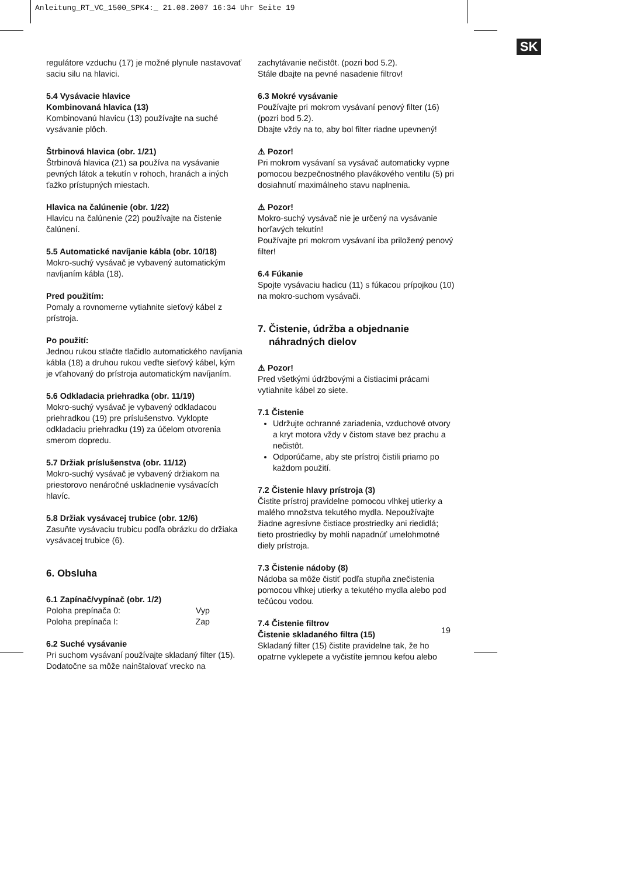Anleitung_RT_VC_1500_SPK4:_ 21.08.2007 16:34 Uhr Seite 19
SK
regulátore vzduchu (17) je možné plynule nastavovať saciu silu na hlavici.
5.4 Vysávacie hlavice
Kombinovaná hlavica (13)
Kombinovanú hlavicu (13) používajte na suché vysávanie plôch.
Štrbinová hlavica (obr. 1/21)
Štrbinová hlavica (21) sa používa na vysávanie pevných látok a tekutín v rohoch, hranách a iných ťažko prístupných miestach.
Hlavica na čalúnenie (obr. 1/22)
Hlavicu na čalúnenie (22) používajte na čistenie čalúnení.
5.5 Automatické navíjanie kábla (obr. 10/18)
Mokro-suchý vysávač je vybavený automatickým navíjaním kábla (18).
Pred použitím:
Pomaly a rovnomerne vytiahnite sieťový kábel z prístroja.
Po použití:
Jednou rukou stlačte tlačidlo automatického navíjania kábla (18) a druhou rukou veďte sieťový kábel, kým je vťahovaný do prístroja automatickým navíjaním.
5.6 Odkladacia priehradka (obr. 11/19)
Mokro-suchý vysávač je vybavený odkladacou priehradkou (19) pre príslušenstvo. Vyklopte odkladaciu priehradku (19) za účelom otvorenia smerom dopredu.
5.7 Držiak príslušenstva (obr. 11/12)
Mokro-suchý vysávač je vybavený držiakom na priestorovo nenáročné uskladnenie vysávacích hlavíc.
5.8 Držiak vysávacej trubice (obr. 12/6)
Zasuňte vysávaciu trubicu podľa obrázku do držiaka vysávacej trubice (6).
6. Obsluha
6.1 Zapínač/vypínač (obr. 1/2)
Poloha prepínača 0: Vyp
Poloha prepínača I: Zap
6.2 Suché vysávanie
Pri suchom vysávaní používajte skladaný filter (15). Dodatočne sa môže nainštalovať vrecko na
zachytávanie nečistôt. (pozri bod 5.2).
Stále dbajte na pevné nasadenie filtrov!
6.3 Mokré vysávanie
Používajte pri mokrom vysávaní penový filter (16) (pozri bod 5.2).
Dbajte vždy na to, aby bol filter riadne upevnený!
⚠ Pozor!
Pri mokrom vysávaní sa vysávač automaticky vypne pomocou bezpečnostného plavákového ventilu (5) pri dosiahnutí maximálneho stavu naplnenia.
⚠ Pozor!
Mokro-suchý vysávač nie je určený na vysávanie horľavých tekutín!
Používajte pri mokrom vysávaní iba priložený penový filter!
6.4 Fúkanie
Spojte vysávaciu hadicu (11) s fúkacou prípojkou (10) na mokro-suchom vysávači.
7. Čistenie, údržba a objednanie
náhradných dielov
⚠ Pozor!
Pred všetkými údržbovými a čistiacimi prácami vytiahnite kábel zo siete.
7.1 Čistenie
Udržujte ochranné zariadenia, vzduchové otvory a kryt motora vždy v čistom stave bez prachu a nečistôt.
Odporúčame, aby ste prístroj čistili priamo po každom použití.
7.2 Čistenie hlavy prístroja (3)
Čistite prístroj pravidelne pomocou vlhkej utierky a malého množstva tekutého mydla. Nepoužívajte žiadne agresívne čistiace prostriedky ani riedidlá; tieto prostriedky by mohli napadnúť umelohmotné diely prístroja.
7.3 Čistenie nádoby (8)
Nádoba sa môže čistiť podľa stupňa znečistenia pomocou vlhkej utierky a tekutého mydla alebo pod tečúcou vodou.
7.4 Čistenie filtrov
Čistenie skladaného filtra (15)
Skladaný filter (15) čistite pravidelne tak, že ho opatrne vyklepete a vyčistíte jemnou kefou alebo
19